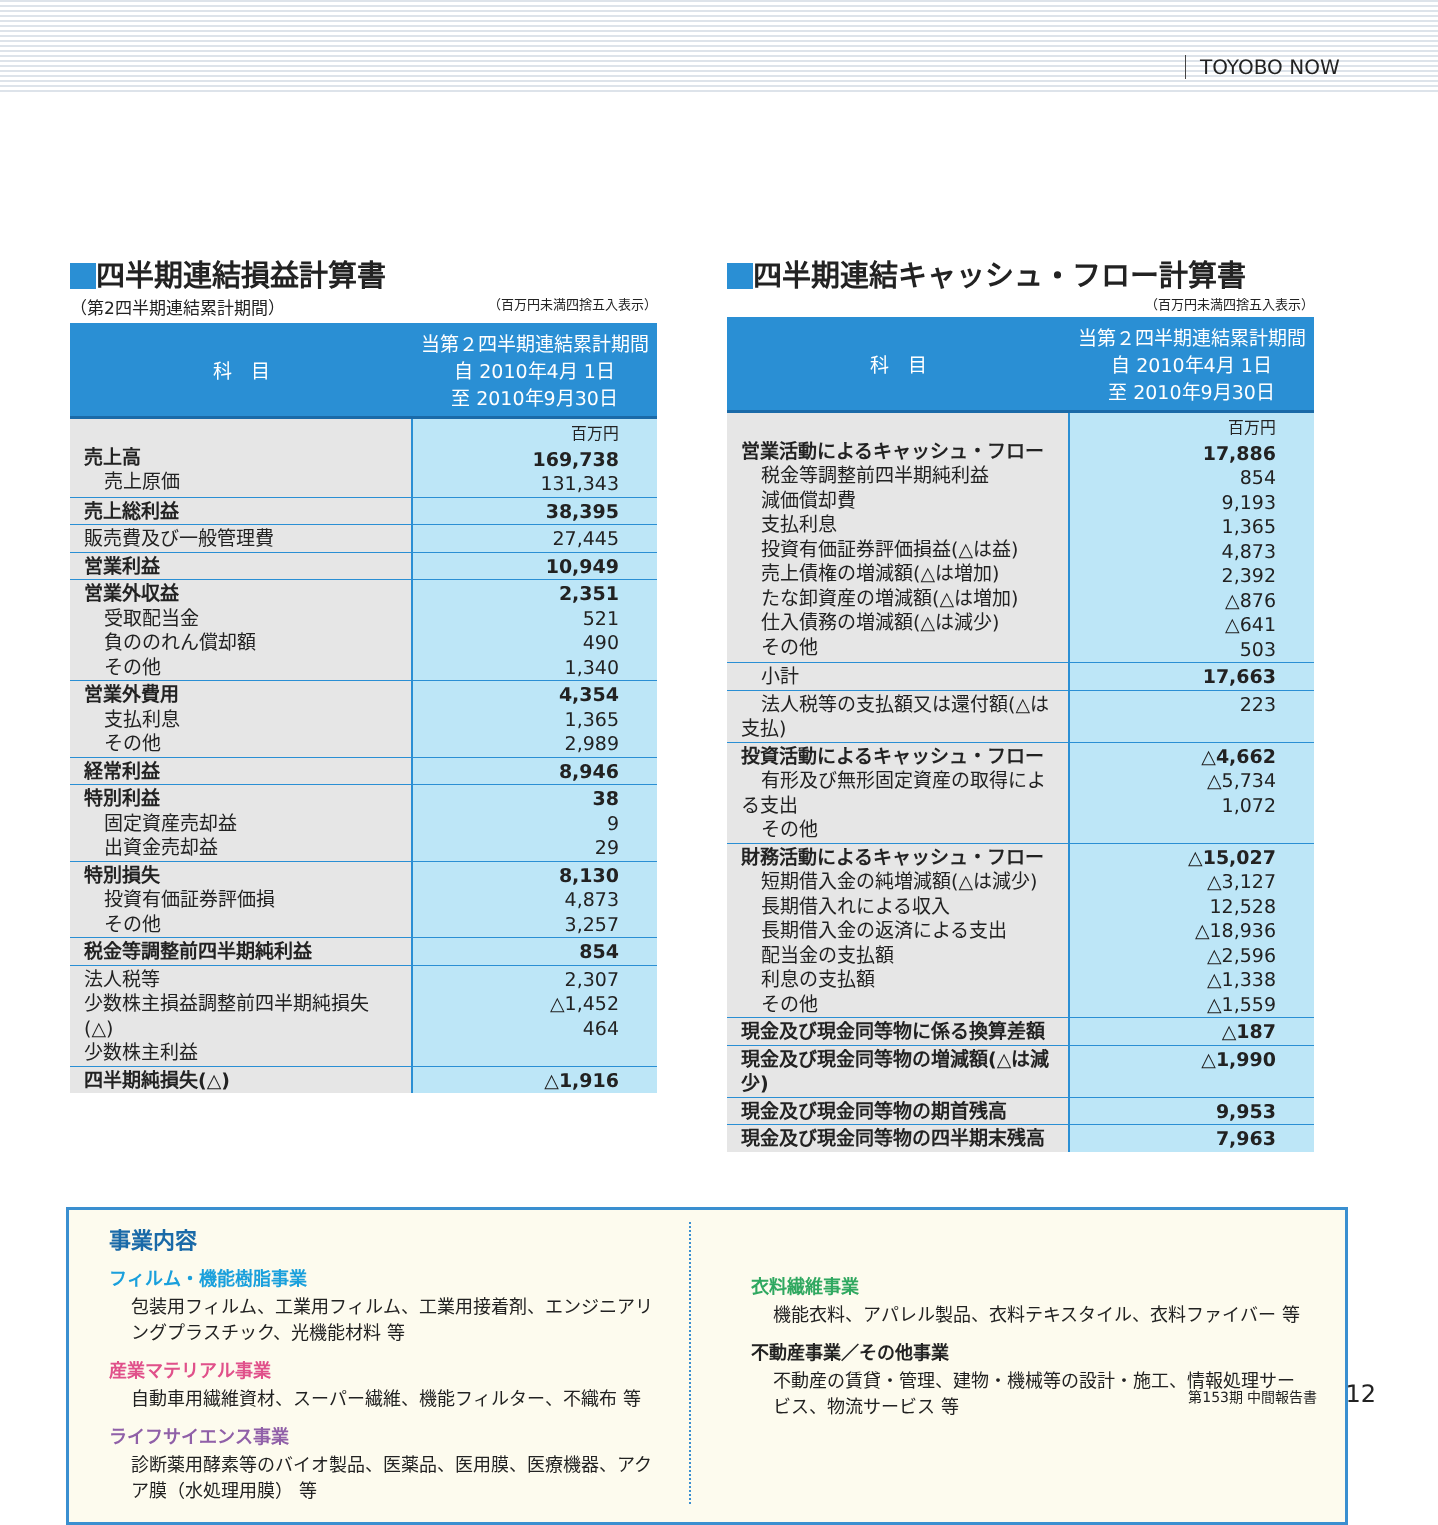TOYOBO NOW
四半期連結損益計算書
（第2四半期連結累計期間） （百万円未満四捨五入表示）
| 科 目 | 当第２四半期連結累計期間 自 2010年4月 1日 至 2010年9月30日 |
| --- | --- |
| 売上高 売上原価 | 百万円 169,738 131,343 |
| 売上総利益 | 38,395 |
| 販売費及び一般管理費 | 27,445 |
| 営業利益 | 10,949 |
| 営業外収益 受取配当金 負ののれん償却額 その他 | 2,351 521 490 1,340 |
| 営業外費用 支払利息 その他 | 4,354 1,365 2,989 |
| 経常利益 | 8,946 |
| 特別利益 固定資産売却益 出資金売却益 | 38 9 29 |
| 特別損失 投資有価証券評価損 その他 | 8,130 4,873 3,257 |
| 税金等調整前四半期純利益 | 854 |
| 法人税等 少数株主損益調整前四半期純損失(△) 少数株主利益 | 2,307 △1,452 464 |
| 四半期純損失(△) | △1,916 |
四半期連結キャッシュ・フロー計算書
（百万円未満四捨五入表示）
| 科 目 | 当第２四半期連結累計期間 自 2010年4月 1日 至 2010年9月30日 |
| --- | --- |
| 営業活動によるキャッシュ・フロー 税金等調整前四半期純利益 減価償却費 支払利息 投資有価証券評価損益(△は益) 売上債権の増減額(△は増加) たな卸資産の増減額(△は増加) 仕入債務の増減額(△は減少) その他 | 百万円 17,886 854 9,193 1,365 4,873 2,392 △876 △641 503 |
| 小計 | 17,663 |
| 法人税等の支払額又は還付額(△は支払) | 223 |
| 投資活動によるキャッシュ・フロー 有形及び無形固定資産の取得による支出 その他 | △4,662 △5,734 1,072 |
| 財務活動によるキャッシュ・フロー 短期借入金の純増減額(△は減少) 長期借入れによる収入 長期借入金の返済による支出 配当金の支払額 利息の支払額 その他 | △15,027 △3,127 12,528 △18,936 △2,596 △1,338 △1,559 |
| 現金及び現金同等物に係る換算差額 | △187 |
| 現金及び現金同等物の増減額(△は減少) | △1,990 |
| 現金及び現金同等物の期首残高 | 9,953 |
| 現金及び現金同等物の四半期末残高 | 7,963 |
事業内容
フィルム・機能樹脂事業
包装用フィルム、工業用フィルム、工業用接着剤、エンジニアリングプラスチック、光機能材料 等
産業マテリアル事業
自動車用繊維資材、スーパー繊維、機能フィルター、不織布 等
ライフサイエンス事業
診断薬用酵素等のバイオ製品、医薬品、医用膜、医療機器、アクア膜（水処理用膜） 等
衣料繊維事業
機能衣料、アパレル製品、衣料テキスタイル、衣料ファイバー 等
不動産事業／その他事業
不動産の賃貸・管理、建物・機械等の設計・施工、情報処理サービス、物流サービス 等
第153期 中間報告書 12